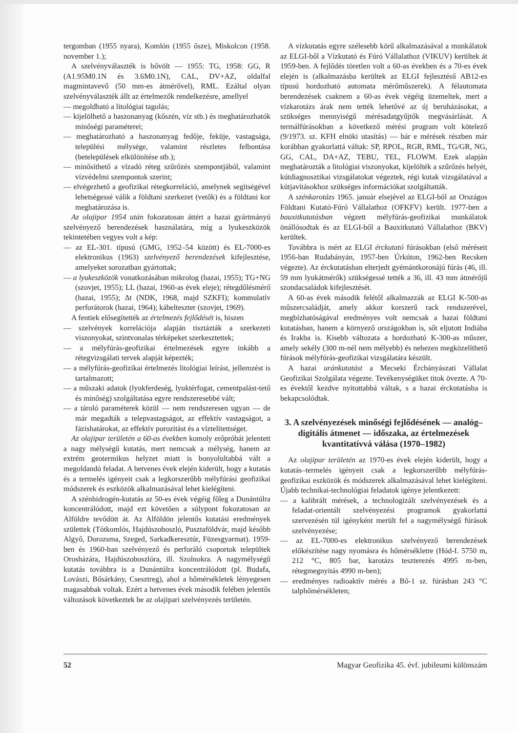tergomban (1955 nyara), Komlón (1955 ősze), Miskolcon (1958. november 1.);
A szelvényválaszték is bővölt — 1955: TG, 1958: GG, R (A1.95M0.1N és 3.6M0.1N), CAL, DV+AZ, oldalfal magmintavevő (50 mm-es átmérővel), RML. Ezáltal olyan szelvényválaszték állt az értelmezők rendelkezésre, amellyel
— megoldható a litológiai tagolás;
— kijelölhető a haszonanyag (kőszén, víz stb.) és meghatározhatók minőségi paraméterei;
— meghatározható a haszonanyag fedője, feküje, vastagsága, települési mélysége, valamint részletes felbontása (betelepülések elkülönítése stb.);
— minősíthető a vízadó réteg szűrőzés szempontjából, valamint vízvédelmi szempontok szerint;
— elvégezhető a geofizikai rétegkorreláció, amelynek segítségével lehetségessé válik a földtani szerkezet (vetők) és a földtani kor meghatározása is.
Az olajipar 1954 után fokozatosan áttért a hazai gyártmányú szelvényező berendezések használatára, míg a lyukeszközök tekintetében vegyes volt a kép:
— az EL-301. típusú (GMG, 1952–54 között) és EL-7000-es elektronikus (1963) szelvényező berendezések kifejlesztése, amelyeket sorozatban gyártottak;
— a lyukeszközök vonatkozásában mikrolog (hazai, 1955); TG+NG (szovjet, 1955); LL (hazai, 1960-as évek eleje); rétegdőlésmérő (hazai, 1955); Δt (NDK, 1968, majd SZKFI); kommulatív perforátorok (hazai, 1964); kábelteszter (szovjet, 1969).
A fentiek elősegítették az értelmezés fejlődését is, hiszen
— szelvények korrelációja alapján tisztázták a szerkezeti viszonyokat, szintvonalas térképeket szerkesztettek;
— a mélyfúrás-geofizikai értelmezések egyre inkább a rétegvizsgálati tervek alapját képezték;
— a mélyfúrás-geofizikai értelmezés litológiai leírást, jellemzést is tartalmazott;
— a műszaki adatok (lyukferdeség, lyuktérfogat, cementpalást-tető és minőség) szolgáltatása egyre rendszeresebbé vált;
— a tároló paraméterek közül — nem rendszeresen ugyan — de már megadták a telepvastagságot, az effektív vastagságot, a fázishatárokat, az effektív porozitást és a víztelítettséget.
Az olajipar területén a 60-as években komoly erőpróbát jelentett a nagy mélységű kutatás, mert nemcsak a mélység, hanem az extrém geotermikus helyzet miatt is bonyolultabbá vált a megoldandó feladat. A hetvenes évek elején kiderült, hogy a kutatás és a termelés igényeit csak a legkorszerűbb mélyfúrási geofizikai módszerek és eszközök alkalmazásával lehet kielégíteni.
A szénhidrogén-kutatás az 50-es évek végéig főleg a Dunántúlra koncentrálódott, majd ezt követően a súlypont fokozatosan az Alföldre tevődött át. Az Alföldön jelentős kutatási eredmények születtek (Tótkomlós, Hajdúszoboszló, Pusztaföldvár, majd később Algyő, Dorozsma, Szeged, Sarkadkeresztúr, Füzesgyarmat). 1959-ben és 1960-ban szelvényező és perforáló csoportok települtek Orosházára, Hajdúszoboszlóra, ill. Szolnokra. A nagymélységű kutatás továbbra is a Dunántúlra koncentrálódott (pl. Budafa, Lovászi, Bősárkány, Csesztreg), ahol a hőmérsékletek lényegesen magasabbak voltak. Ezért a hetvenes évek második felében jelentős változások következtek be az olajipari szelvényezés területén.
A vízkutatás egyre szélesebb körű alkalmazásával a munkálatok az ELGI-ből a Vízkutató és Fúró Vállalathoz (VIKUV) kerültek át 1959-ben. A fejlődés töretlen volt a 60-as években és a 70-es évek elején is (alkalmazásba kerültek az ELGI fejlesztésű AB12-es típusú hordozható automata mérőműszerek). A félautomata berendezések csaknem a 60-as évek végéig üzemeltek, mert a vízkarotázs árak nem tették lehetővé az új beruházásokat, a szükséges mennyiségű mérésadatgyűjtők megvásárlását. A termálfúrásokban a következő mérési program volt kötelező (9/1973. sz. KFH elnöki utasítás) — bár e mérések részben már korábban gyakorlattá váltak: SP, RPOL, RGR, RML, TG/GR, NG, GG, CAL, DA+AZ, TEBU, TEL, FLOWM. Ezek alapján meghatározták a litológiai viszonyokat, kijelölték a szűrőzés helyét, kútdiagnosztikai vizsgálatokat végeztek, régi kutak vizsgálatával a kútjavításokhoz szükséges információkat szolgáltatták.
A szénkarotázs 1965. január elsejével az ELGI-ből az Országos Földtani Kutató-Fúró Vállalathoz (OFKFV) került. 1977-ben a bauxitkutatásban végzett mélyfúrás-geofizikai munkálatok önállósodtak és az ELGI-ből a Bauxitkutató Vállalathoz (BKV) kerültek.
Továbbra is mért az ELGI érckutató fúrásokban (első méréseit 1956-ban Rudabányán, 1957-ben Úrkúton, 1962-ben Recsken végezte). Az érckutatásban elterjedt gyémántkoronájú fúrás (46, ill. 59 mm lyukátmérők) szükségessé tették a 36, ill. 43 mm átmérőjű szondacsaládok kifejlesztését.
A 60-as évek második felétől alkalmazzák az ELGI K-500-as műszercsaládját, amely akkor korszerű rack rendszerével, megbízhatóságával eredményes volt nemcsak a hazai földtani kutatásban, hanem a környező országokban is, sőt eljutott Indiába és Irakba is. Kisebb változata a hordozható K-300-as műszer, amely sekély (300 m-nél nem mélyebb) és nehezen megközelíthető fúrások mélyfúrás-geofizikai vizsgálatára készült.
A hazai uránkutatást a Mecseki Ércbányászati Vállalat Geofizikai Szolgálata végezte. Tevékenységüket titok övezte. A 70-es évektől kezdve nyitottabbá váltak, s a hazai érckutatásba is bekapcsolódtak.
3. A szelvényezések minőségi fejlődésének — analóg–digitális átmenet — időszaka, az értelmezések kvantitatívvá válása (1970–1982)
Az olajipar területén az 1970-es évek elején kiderült, hogy a kutatás–termelés igényeit csak a legkorszerűbb mélyfúrás-geofizikai eszközök és módszerek alkalmazásával lehet kielégíteni. Újabb technikai-technológiai feladatok igénye jelentkezett:
— a kalibrált mérések, a technologizált szelvényezések és a feladat-orientált szelvényezési programok gyakorlattá szervezésén túl igényként merült fel a nagymélységű fúrások szelvényezése;
— az EL-7000-es elektronikus szelvényező berendezések előkészítése nagy nyomásra és hőmérsékletre (Hód-I. 5750 m, 212 °C, 805 bar, karotázs teszterezés 4995 m-ben, rétegmegnyitás 4990 m-ben);
— eredményes radioaktív mérés a Bő-1 sz. fúrásban 243 °C talphőmérsékleten;
52 Magyar Geofizika 45. évf. jubileumi különszám